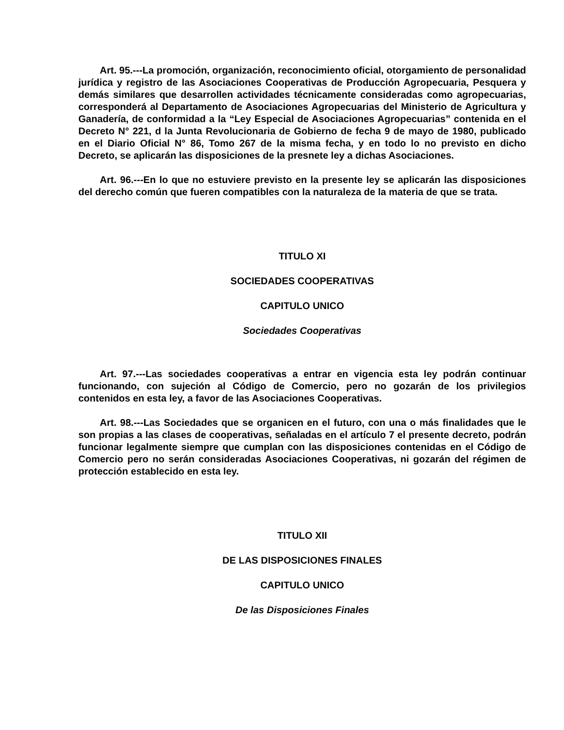Art. 95.---La promoción, organización, reconocimiento oficial, otorgamiento de personalidad jurídica y registro de las Asociaciones Cooperativas de Producción Agropecuaria, Pesquera y demás similares que desarrollen actividades técnicamente consideradas como agropecuarias, corresponderá al Departamento de Asociaciones Agropecuarias del Ministerio de Agricultura y Ganadería, de conformidad a la “Ley Especial de Asociaciones Agropecuarias” contenida en el Decreto N° 221, d la Junta Revolucionaria de Gobierno de fecha 9 de mayo de 1980, publicado en el Diario Oficial N° 86, Tomo 267 de la misma fecha, y en todo lo no previsto en dicho Decreto, se aplicarán las disposiciones de la presnete ley a dichas Asociaciones.
Art. 96.---En lo que no estuviere previsto en la presente ley se aplicarán las disposiciones del derecho común que fueren compatibles con la naturaleza de la materia de que se trata.
TITULO XI
SOCIEDADES COOPERATIVAS
CAPITULO UNICO
Sociedades Cooperativas
Art. 97.---Las sociedades cooperativas a entrar en vigencia esta ley podrán continuar funcionando, con sujeción al Código de Comercio, pero no gozarán de los privilegios contenidos en esta ley, a favor de las Asociaciones Cooperativas.
Art. 98.---Las Sociedades que se organicen en el futuro, con una o más finalidades que le son propias a las clases de cooperativas, señaladas en el artículo 7 el presente decreto, podrán funcionar legalmente siempre que cumplan con las disposiciones contenidas en el Código de Comercio pero no serán consideradas Asociaciones Cooperativas, ni gozarán del régimen de protección establecido en esta ley.
TITULO XII
DE LAS DISPOSICIONES FINALES
CAPITULO UNICO
De las Disposiciones Finales